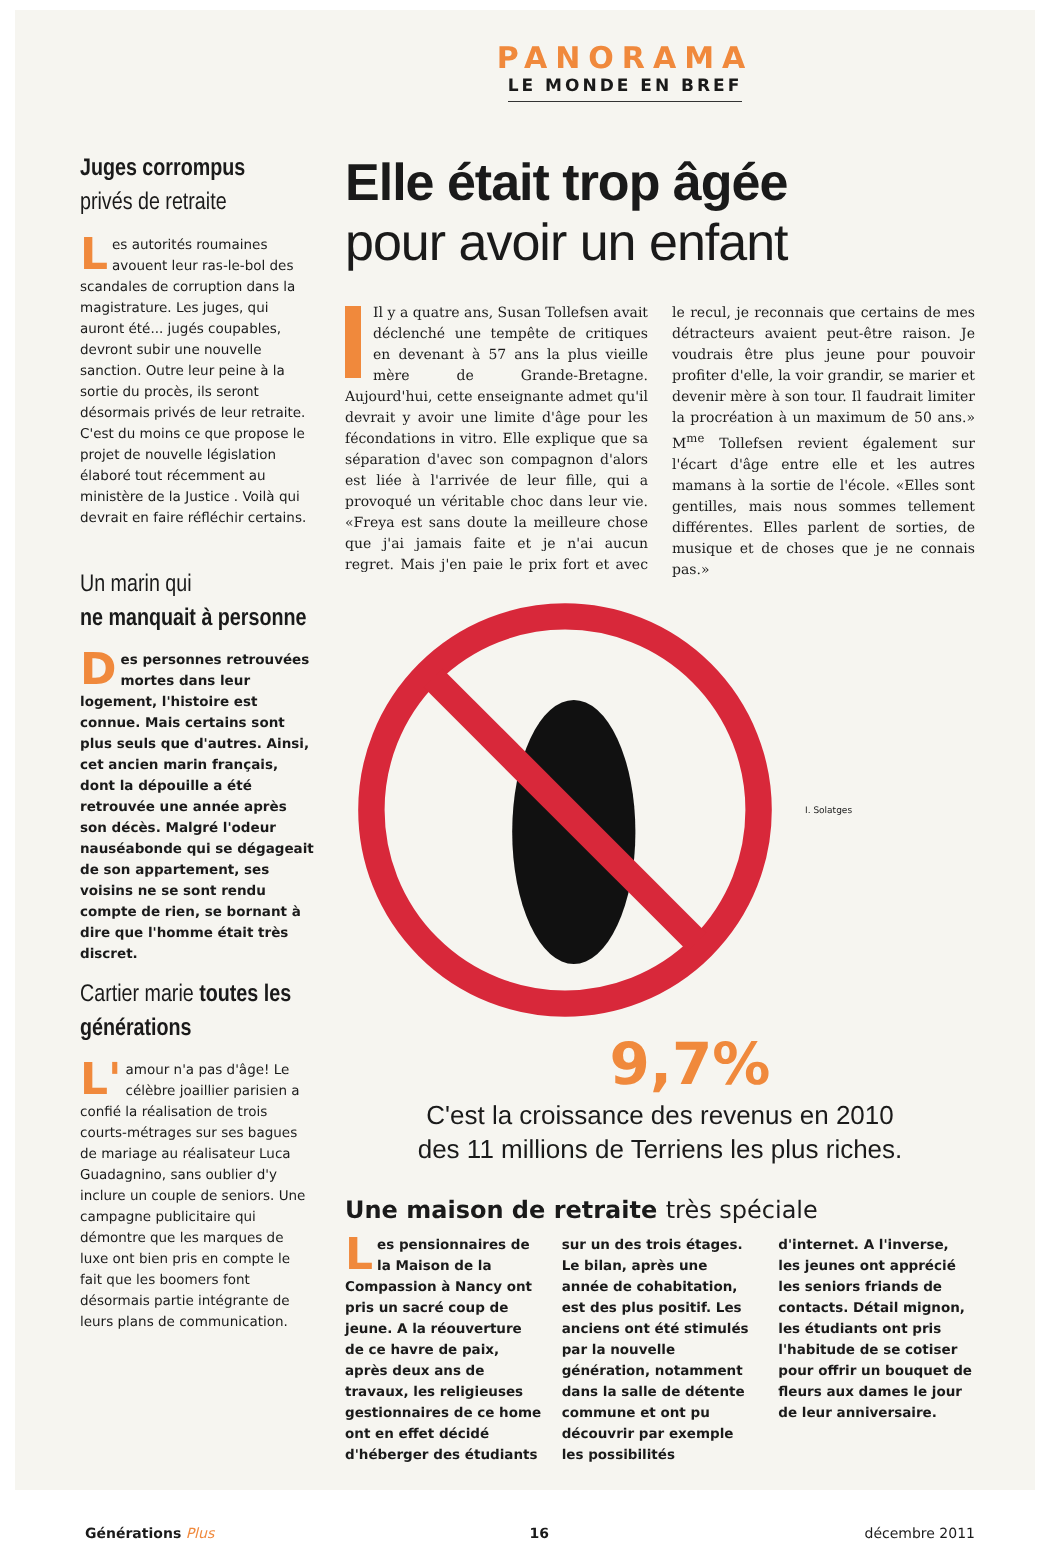PANORAMA
LE MONDE EN BREF
Juges corrompus
privés de retraite
Les autorités roumaines avouent leur ras-le-bol des scandales de corruption dans la magistrature. Les juges, qui auront été... jugés coupables, devront subir une nouvelle sanction. Outre leur peine à la sortie du procès, ils seront désormais privés de leur retraite. C'est du moins ce que propose le projet de nouvelle législation élaboré tout récemment au ministère de la Justice . Voilà qui devrait en faire réfléchir certains.
Un marin qui
ne manquait à personne
Des personnes retrouvées mortes dans leur logement, l'histoire est connue. Mais certains sont plus seuls que d'autres. Ainsi, cet ancien marin français, dont la dépouille a été retrouvée une année après son décès. Malgré l'odeur nauséabonde qui se dégageait de son appartement, ses voisins ne se sont rendu compte de rien, se bornant à dire que l'homme était très discret.
Cartier marie toutes les générations
L' amour n'a pas d'âge! Le célèbre joaillier parisien a confié la réalisation de trois courts-métrages sur ses bagues de mariage au réalisateur Luca Guadagnino, sans oublier d'y inclure un couple de seniors. Une campagne publicitaire qui démontre que les marques de luxe ont bien pris en compte le fait que les boomers font désormais partie intégrante de leurs plans de communication.
Elle était trop âgée
pour avoir un enfant
Il y a quatre ans, Susan Tollefsen avait déclenché une tempête de critiques en devenant à 57 ans la plus vieille mère de Grande-Bretagne. Aujourd'hui, cette enseignante admet qu'il devrait y avoir une limite d'âge pour les fécondations in vitro. Elle explique que sa séparation d'avec son compagnon d'alors est liée à l'arrivée de leur fille, qui a provoqué un véritable choc dans leur vie. «Freya est sans doute la meilleure chose que j'ai jamais faite et je n'ai aucun regret. Mais j'en paie le prix fort et avec le recul, je reconnais que certains de mes détracteurs avaient peut-être raison. Je voudrais être plus jeune pour pouvoir profiter d'elle, la voir grandir, se marier et devenir mère à son tour. Il faudrait limiter la procréation à un maximum de 50 ans.» M<sup>me</sup> Tollefsen revient également sur l'écart d'âge entre elle et les autres mamans à la sortie de l'école. «Elles sont gentilles, mais nous sommes tellement différentes. Elles parlent de sorties, de musique et de choses que je ne connais pas.»
I. Solatges
9,7%
C'est la croissance des revenus en 2010
des 11 millions de Terriens les plus riches.
Une maison de retraite très spéciale
Les pensionnaires de la Maison de la Compassion à Nancy ont pris un sacré coup de jeune. A la réouverture de ce havre de paix, après deux ans de travaux, les religieuses gestionnaires de ce home ont en effet décidé d'héberger des étudiants sur un des trois étages. Le bilan, après une année de cohabitation, est des plus positif. Les anciens ont été stimulés par la nouvelle génération, notamment dans la salle de détente commune et ont pu découvrir par exemple les possibilités d'internet. A l'inverse, les jeunes ont apprécié les seniors friands de contacts. Détail mignon, les étudiants ont pris l'habitude de se cotiser pour offrir un bouquet de fleurs aux dames le jour de leur anniversaire.
Générations Plus 16 décembre 2011